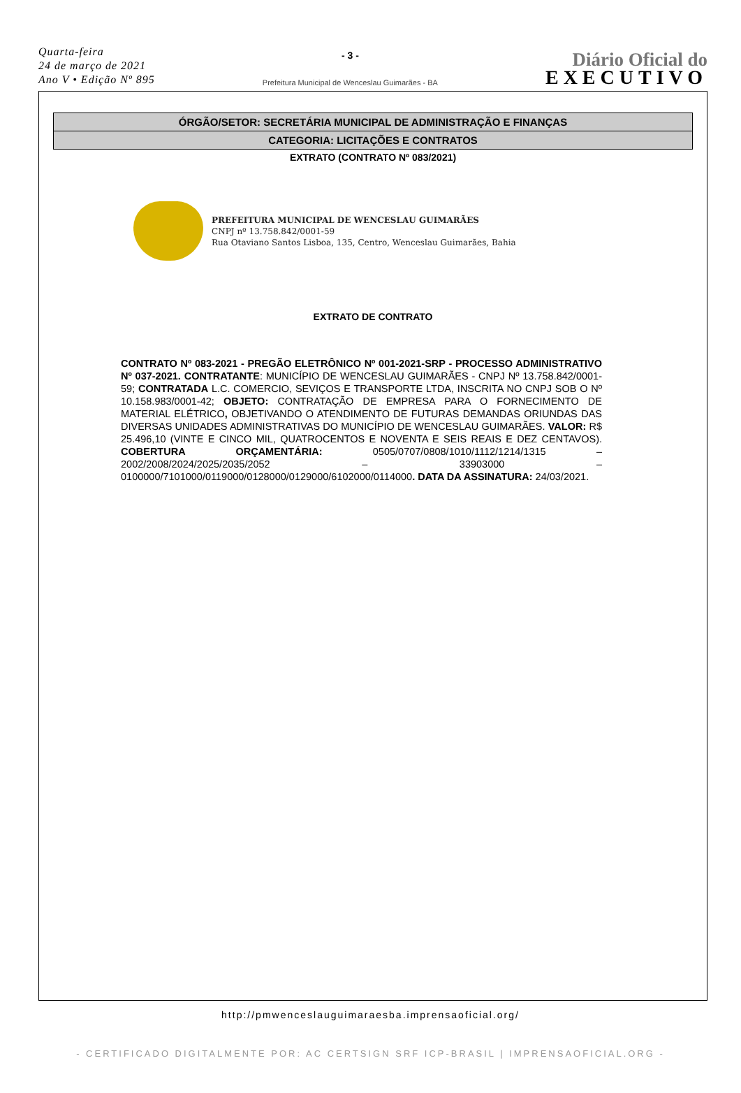Quarta-feira
24 de março de 2021
Ano V • Edição Nº 895
- 3 -
Prefeitura Municipal de Wenceslau Guimarães - BA
Diário Oficial do
EXECUTIVO
ÓRGÃO/SETOR: SECRETÁRIA MUNICIPAL DE ADMINISTRAÇÃO E FINANÇAS
CATEGORIA: LICITAÇÕES E CONTRATOS
EXTRATO (CONTRATO Nº 083/2021)
PREFEITURA MUNICIPAL DE WENCESLAU GUIMARÃES
CNPJ nº 13.758.842/0001-59
Rua Otaviano Santos Lisboa, 135, Centro, Wenceslau Guimarães, Bahia
EXTRATO DE CONTRATO
CONTRATO Nº 083-2021 - PREGÃO ELETRÔNICO Nº 001-2021-SRP - PROCESSO ADMINISTRATIVO Nº 037-2021. CONTRATANTE: MUNICÍPIO DE WENCESLAU GUIMARÃES - CNPJ Nº 13.758.842/0001-59; CONTRATADA L.C. COMERCIO, SEVIÇOS E TRANSPORTE LTDA, INSCRITA NO CNPJ SOB O Nº 10.158.983/0001-42; OBJETO: CONTRATAÇÃO DE EMPRESA PARA O FORNECIMENTO DE MATERIAL ELÉTRICO, OBJETIVANDO O ATENDIMENTO DE FUTURAS DEMANDAS ORIUNDAS DAS DIVERSAS UNIDADES ADMINISTRATIVAS DO MUNICÍPIO DE WENCESLAU GUIMARÃES. VALOR: R$ 25.496,10 (VINTE E CINCO MIL, QUATROCENTOS E NOVENTA E SEIS REAIS E DEZ CENTAVOS). COBERTURA ORÇAMENTÁRIA: 0505/0707/0808/1010/1112/1214/1315 – 2002/2008/2024/2025/2035/2052 – 33903000 – 0100000/7101000/0119000/0128000/0129000/6102000/0114000. DATA DA ASSINATURA: 24/03/2021.
http://pmwenceslauguimaraesba.imprensaoficial.org/
- CERTIFICADO DIGITALMENTE POR: AC CERTSIGN SRF ICP-BRASIL | IMPRENSAOFICIAL.ORG -